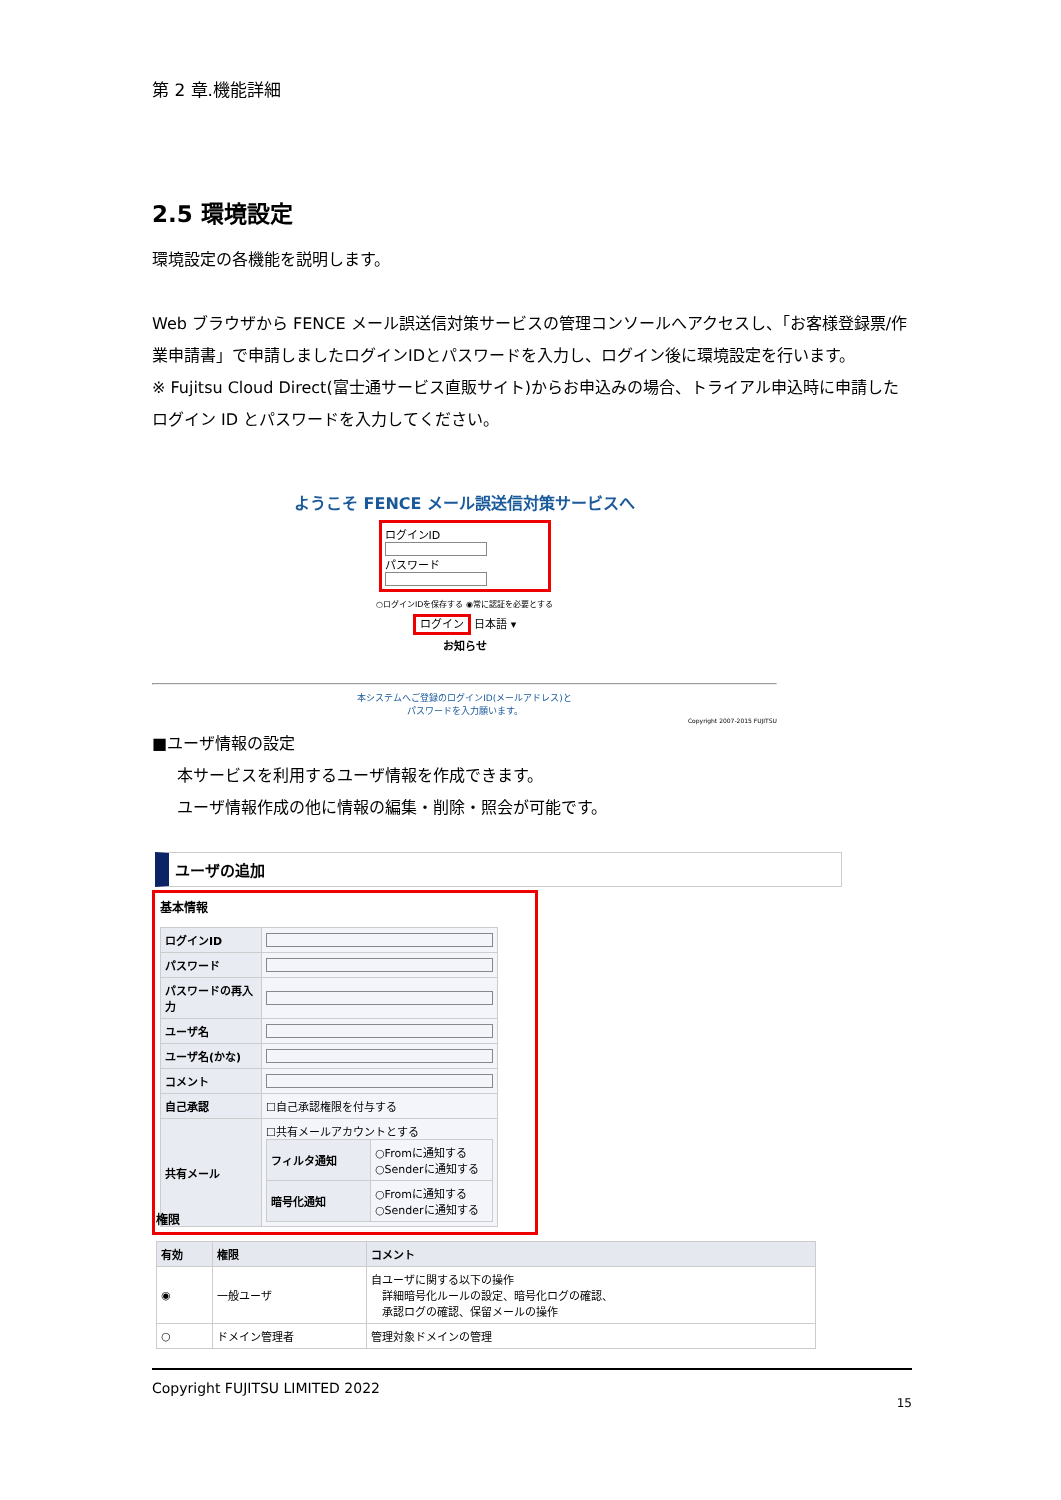第 2 章.機能詳細
2.5 環境設定
環境設定の各機能を説明します。
Web ブラウザから FENCE メール誤送信対策サービスの管理コンソールへアクセスし、「お客様登録票/作業申請書」で申請しましたログインIDとパスワードを入力し、ログイン後に環境設定を行います。
※ Fujitsu Cloud Direct(富士通サービス直販サイト)からお申込みの場合、トライアル申込時に申請したログイン ID とパスワードを入力してください。
ようこそ FENCE メール誤送信対策サービスへ
ログインID
パスワード
○ログインIDを保存する ◉常に認証を必要とする
ログイン 日本語 ▾
お知らせ
本システムへご登録のログインID(メールアドレス)と
パスワードを入力願います。
Copyright 2007-2015 FUJITSU
■ユーザ情報の設定
本サービスを利用するユーザ情報を作成できます。
ユーザ情報作成の他に情報の編集・削除・照会が可能です。
ユーザの追加
基本情報
| ログインID | |
| パスワード | |
| パスワードの再入力 | |
| ユーザ名 | |
| ユーザ名(かな) | |
| コメント | |
| 自己承認 | ☐自己承認権限を付与する |
| 共有メール | ☐共有メールアカウントとする / フィルタ通知 / ○Fromに通知する ○Senderに通知する / / 暗号化通知 / ○Fromに通知する ○Senderに通知する / |
権限
| 有効 | 権限 | コメント |
| --- | --- | --- |
| ◉ | 一般ユーザ | 自ユーザに関する以下の操作 詳細暗号化ルールの設定、暗号化ログの確認、 承認ログの確認、保留メールの操作 |
| ○ | ドメイン管理者 | 管理対象ドメインの管理 |
Copyright FUJITSU LIMITED 2022
15